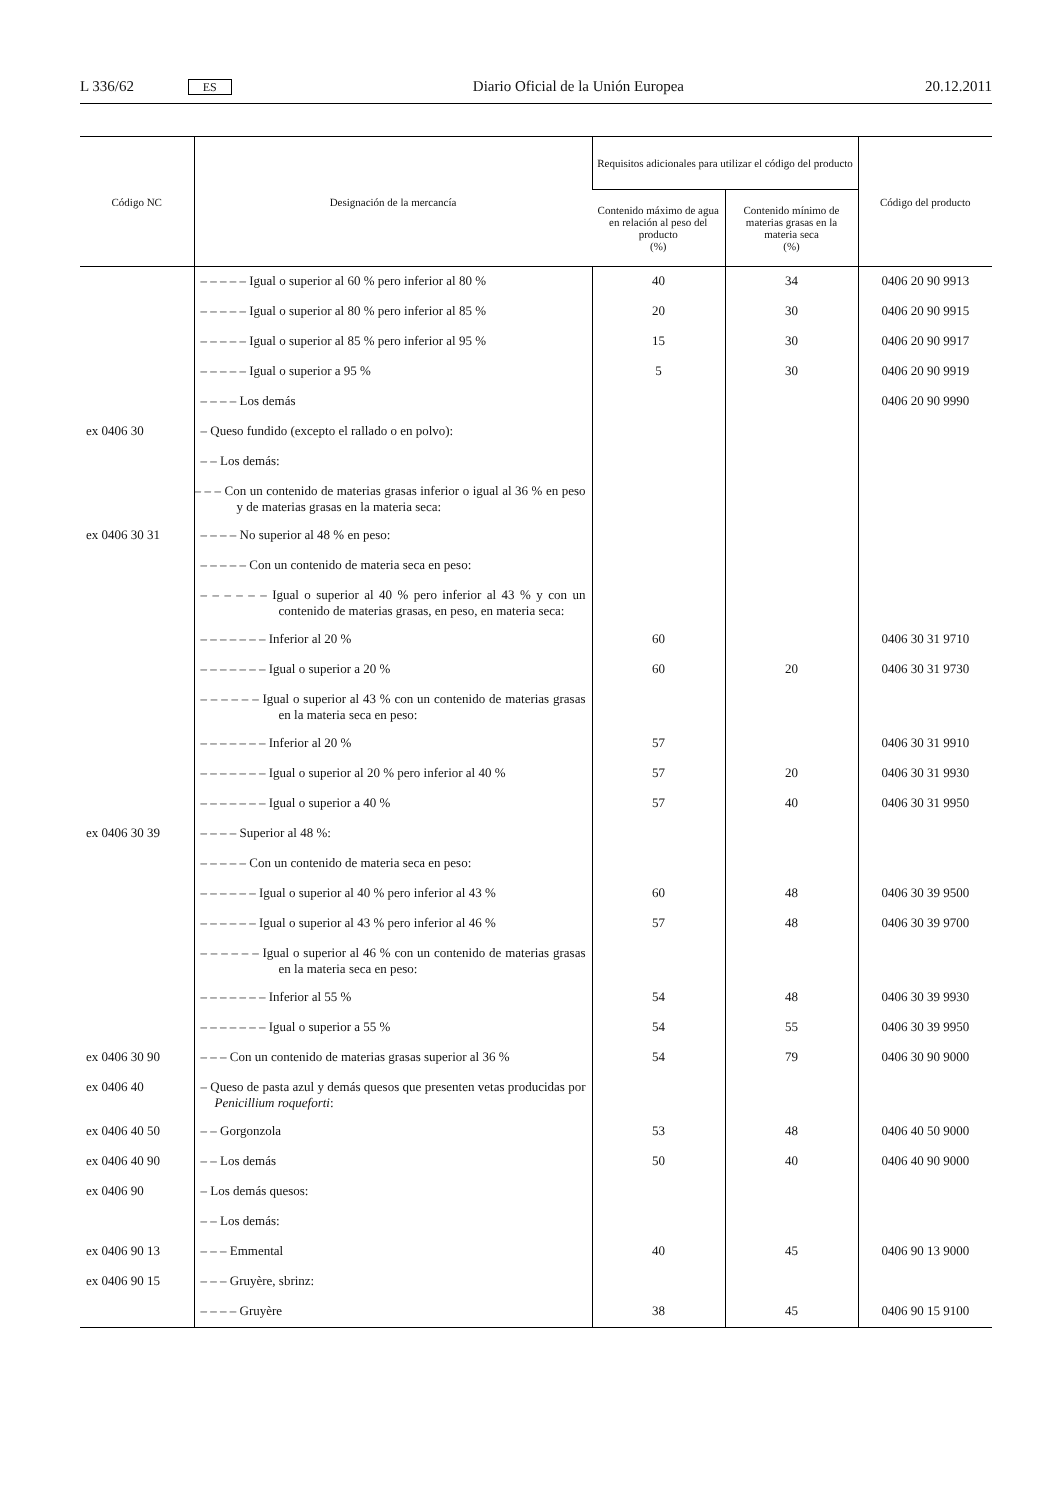L 336/62 ES Diario Oficial de la Unión Europea 20.12.2011
| Código NC | Designación de la mercancía | Requisitos adicionales para utilizar el código del producto | | Código del producto |
| --- | --- | --- | --- | --- |
| | | Contenido máximo de agua en relación al peso del producto (%) | Contenido mínimo de materias grasas en la materia seca (%) | |
| | – – – – – Igual o superior al 60 % pero inferior al 80 % | 40 | 34 | 0406 20 90 9913 |
| | – – – – – Igual o superior al 80 % pero inferior al 85 % | 20 | 30 | 0406 20 90 9915 |
| | – – – – – Igual o superior al 85 % pero inferior al 95 % | 15 | 30 | 0406 20 90 9917 |
| | – – – – – Igual o superior a 95 % | 5 | 30 | 0406 20 90 9919 |
| | – – – – Los demás | | | 0406 20 90 9990 |
| ex 0406 30 | – Queso fundido (excepto el rallado o en polvo): | | | |
| | – – Los demás: | | | |
| | – – – Con un contenido de materias grasas inferior o igual al 36 % en peso y de materias grasas en la materia seca: | | | |
| ex 0406 30 31 | – – – – No superior al 48 % en peso: | | | |
| | – – – – – Con un contenido de materia seca en peso: | | | |
| | – – – – – – Igual o superior al 40 % pero inferior al 43 % y con un contenido de materias grasas, en peso, en materia seca: | | | |
| | – – – – – – – Inferior al 20 % | 60 | | 0406 30 31 9710 |
| | – – – – – – – Igual o superior a 20 % | 60 | 20 | 0406 30 31 9730 |
| | – – – – – – Igual o superior al 43 % con un contenido de materias grasas en la materia seca en peso: | | | |
| | – – – – – – – Inferior al 20 % | 57 | | 0406 30 31 9910 |
| | – – – – – – – Igual o superior al 20 % pero inferior al 40 % | 57 | 20 | 0406 30 31 9930 |
| | – – – – – – – Igual o superior a 40 % | 57 | 40 | 0406 30 31 9950 |
| ex 0406 30 39 | – – – – Superior al 48 %: | | | |
| | – – – – – Con un contenido de materia seca en peso: | | | |
| | – – – – – – Igual o superior al 40 % pero inferior al 43 % | 60 | 48 | 0406 30 39 9500 |
| | – – – – – – Igual o superior al 43 % pero inferior al 46 % | 57 | 48 | 0406 30 39 9700 |
| | – – – – – – Igual o superior al 46 % con un contenido de materias grasas en la materia seca en peso: | | | |
| | – – – – – – – Inferior al 55 % | 54 | 48 | 0406 30 39 9930 |
| | – – – – – – – Igual o superior a 55 % | 54 | 55 | 0406 30 39 9950 |
| ex 0406 30 90 | – – – Con un contenido de materias grasas superior al 36 % | 54 | 79 | 0406 30 90 9000 |
| ex 0406 40 | – Queso de pasta azul y demás quesos que presenten vetas producidas por Penicillium roqueforti : | | | |
| ex 0406 40 50 | – – Gorgonzola | 53 | 48 | 0406 40 50 9000 |
| ex 0406 40 90 | – – Los demás | 50 | 40 | 0406 40 90 9000 |
| ex 0406 90 | – Los demás quesos: | | | |
| | – – Los demás: | | | |
| ex 0406 90 13 | – – – Emmental | 40 | 45 | 0406 90 13 9000 |
| ex 0406 90 15 | – – – Gruyère, sbrinz: | | | |
| | – – – – Gruyère | 38 | 45 | 0406 90 15 9100 |